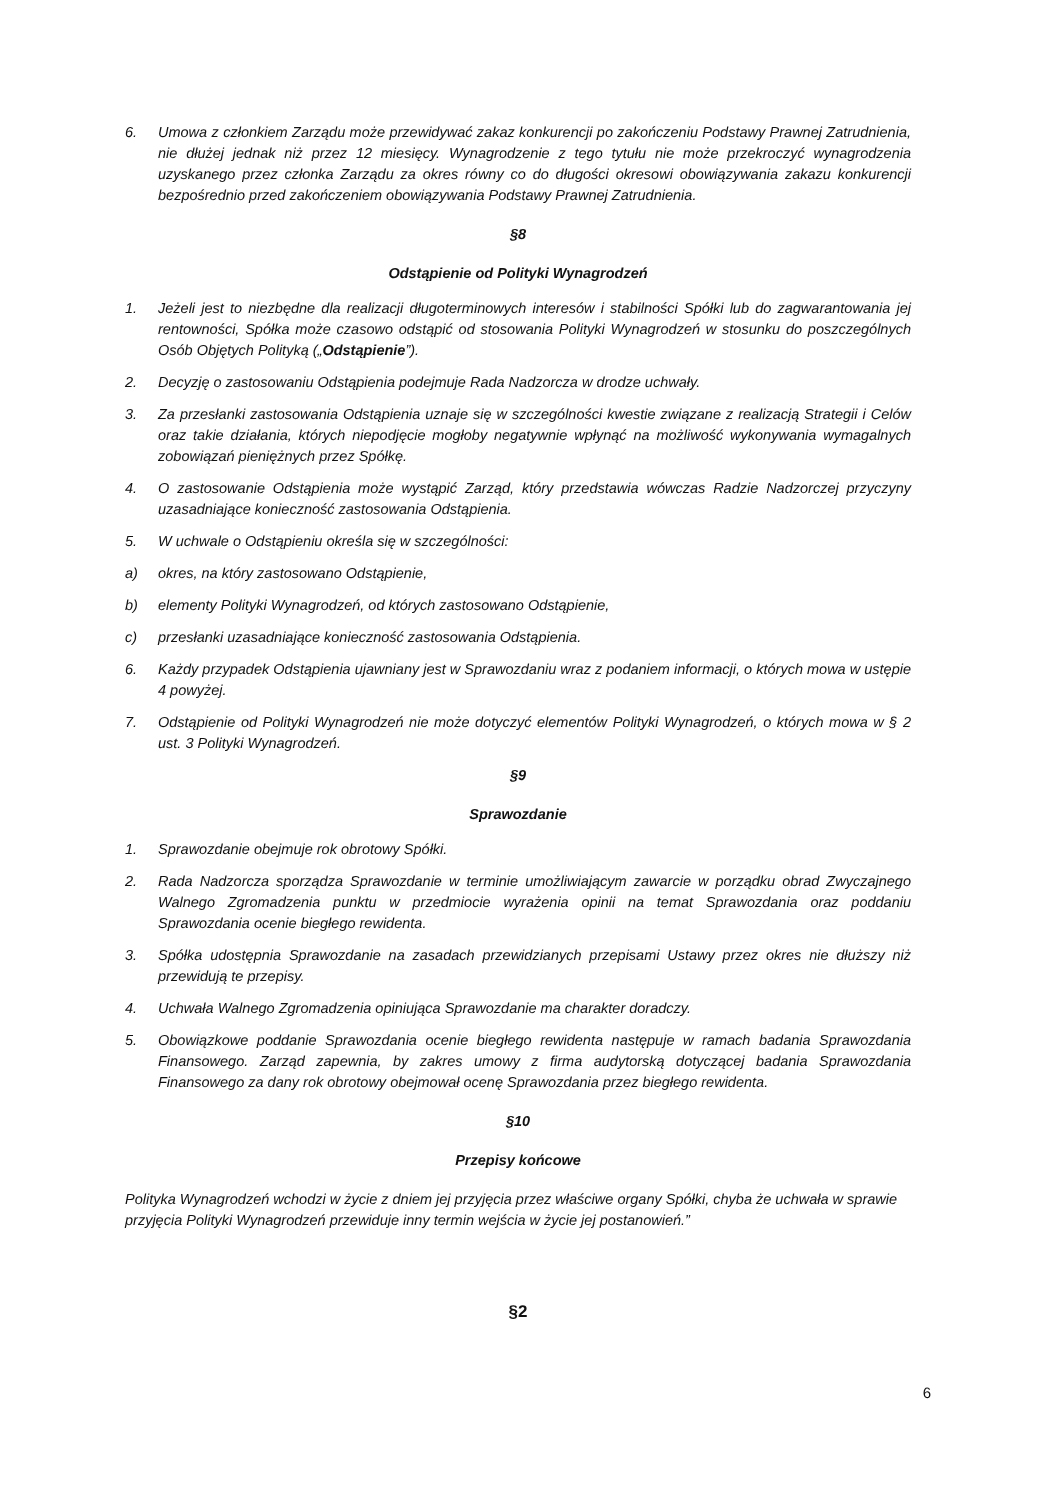6. Umowa z członkiem Zarządu może przewidywać zakaz konkurencji po zakończeniu Podstawy Prawnej Zatrudnienia, nie dłużej jednak niż przez 12 miesięcy. Wynagrodzenie z tego tytułu nie może przekroczyć wynagrodzenia uzyskanego przez członka Zarządu za okres równy co do długości okresowi obowiązywania zakazu konkurencji bezpośrednio przed zakończeniem obowiązywania Podstawy Prawnej Zatrudnienia.
§8
Odstąpienie od Polityki Wynagrodzeń
1. Jeżeli jest to niezbędne dla realizacji długoterminowych interesów i stabilności Spółki lub do zagwarantowania jej rentowności, Spółka może czasowo odstąpić od stosowania Polityki Wynagrodzeń w stosunku do poszczególnych Osób Objętych Polityką („Odstąpienie”).
2. Decyzję o zastosowaniu Odstąpienia podejmuje Rada Nadzorcza w drodze uchwały.
3. Za przesłanki zastosowania Odstąpienia uznaje się w szczególności kwestie związane z realizacją Strategii i Celów oraz takie działania, których niepodjęcie mogłoby negatywnie wpłynąć na możliwość wykonywania wymagalnych zobowiązań pieniężnych przez Spółkę.
4. O zastosowanie Odstąpienia może wystąpić Zarząd, który przedstawia wówczas Radzie Nadzorczej przyczyny uzasadniające konieczność zastosowania Odstąpienia.
5. W uchwale o Odstąpieniu określa się w szczególności:
a) okres, na który zastosowano Odstąpienie,
b) elementy Polityki Wynagrodzeń, od których zastosowano Odstąpienie,
c) przesłanki uzasadniające konieczność zastosowania Odstąpienia.
6. Każdy przypadek Odstąpienia ujawniany jest w Sprawozdaniu wraz z podaniem informacji, o których mowa w ustępie 4 powyżej.
7. Odstąpienie od Polityki Wynagrodzeń nie może dotyczyć elementów Polityki Wynagrodzeń, o których mowa w § 2 ust. 3 Polityki Wynagrodzeń.
§9
Sprawozdanie
1. Sprawozdanie obejmuje rok obrotowy Spółki.
2. Rada Nadzorcza sporządza Sprawozdanie w terminie umożliwiającym zawarcie w porządku obrad Zwyczajnego Walnego Zgromadzenia punktu w przedmiocie wyrażenia opinii na temat Sprawozdania oraz poddaniu Sprawozdania ocenie biegłego rewidenta.
3. Spółka udostępnia Sprawozdanie na zasadach przewidzianych przepisami Ustawy przez okres nie dłuższy niż przewidują te przepisy.
4. Uchwała Walnego Zgromadzenia opiniująca Sprawozdanie ma charakter doradczy.
5. Obowiązkowe poddanie Sprawozdania ocenie biegłego rewidenta następuje w ramach badania Sprawozdania Finansowego. Zarząd zapewnia, by zakres umowy z firma audytorską dotyczącej badania Sprawozdania Finansowego za dany rok obrotowy obejmował ocenę Sprawozdania przez biegłego rewidenta.
§10
Przepisy końcowe
Polityka Wynagrodzeń wchodzi w życie z dniem jej przyjęcia przez właściwe organy Spółki, chyba że uchwała w sprawie przyjęcia Polityki Wynagrodzeń przewiduje inny termin wejścia w życie jej postanowień.”
§2
6